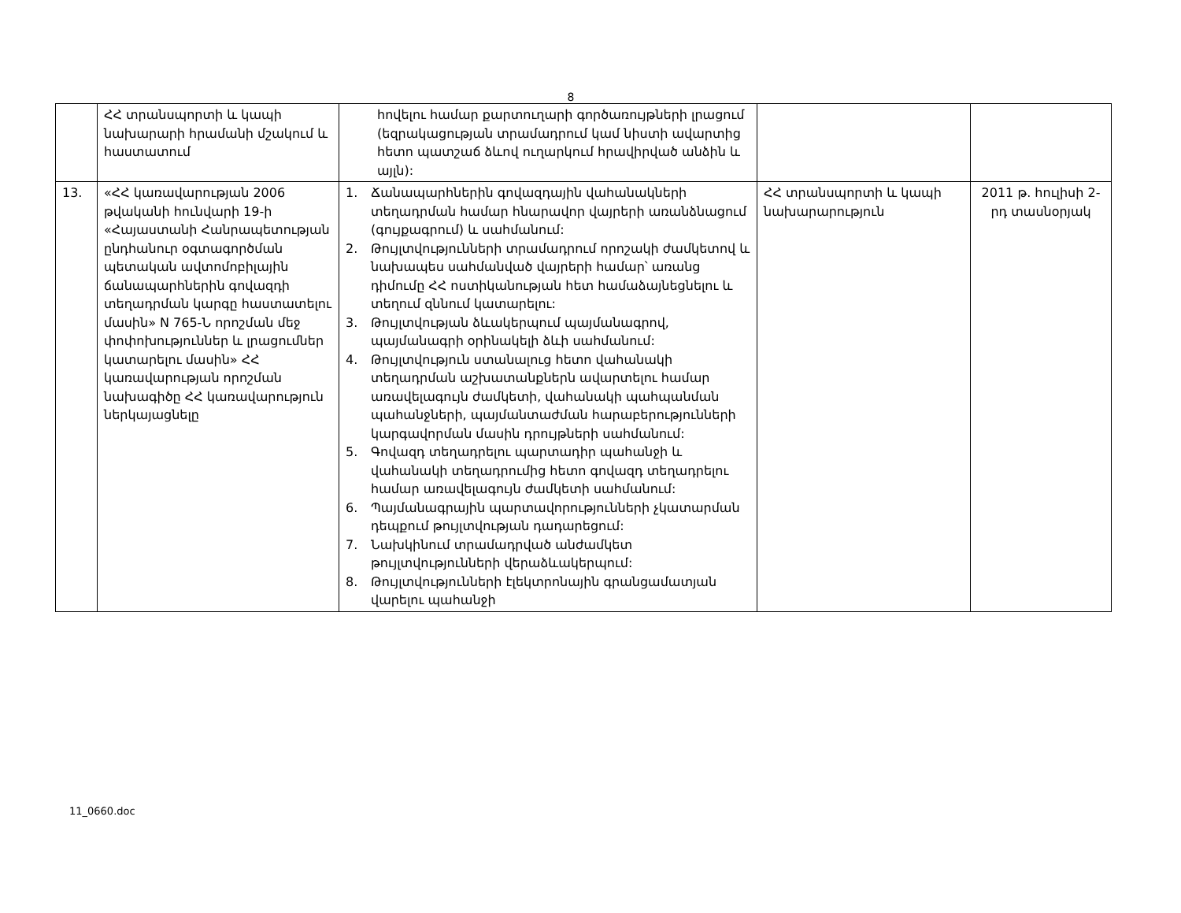8
| | ՀՀ տրանսպորտի և կապի նախարարի հրամանի մշակում և հաստատում | հովելու համար քարտուղարի գործառույթների լրացում (եզրակացության տրամադրում կամ նիստի ավարտից հետո պատշաճ ձևով ուղարկում հրավիրված անձին և այլն): | | |
| 13. | «ՀՀ կառավարության 2006 թվականի հունվարի 19-ի «Հայաստանի Հանրապետության ընդհանուր օգտագործման պետական ավտոմոբիլային ճանապարհներին գովազդի տեղադրման կարգը հաստատելու մասին» N 765-Ն որոշման մեջ փոփոխություններ և լրացումներ կատարելու մասին» ՀՀ կառավարության որոշման նախագիծը ՀՀ կառավարություն ներկայացնելը | 1. Ճանապարհներին գովազդային վահանակների տեղադրման համար հնարավոր վայրերի առանձնացում (գույքագրում) և սահմանում: 2. Թույլտվությունների տրամադրում որոշակի ժամկետով և նախապես սահմանված վայրերի համար՝ առանց դիմումը ՀՀ ոստիկանության հետ համաձայնեցնելու և տեղում զննում կատարելու: 3. Թույլտվության ձևակերպում պայմանագրով, պայմանագրի օրինակելի ձևի սահմանում: 4. Թույլտվություն ստանալուց հետո վահանակի տեղադրման աշխատանքներն ավարտելու համար առավելագույն ժամկետի, վահանակի պահպանման պահանջների, պայմանտաժման հարաբերությունների կարգավորման մասին դրույթների սահմանում: 5. Գովազդ տեղադրելու պարտադիր պահանջի և վահանակի տեղադրումից հետո գովազդ տեղադրելու համար առավելագույն ժամկետի սահմանում: 6. Պայմանագրային պարտավորությունների չկատարման դեպքում թույլտվության դադարեցում: 7. Նախկինում տրամադրված անժամկետ թույլտվությունների վերաձևակերպում: 8. Թույլտվությունների էլեկտրոնային գրանցամատյան վարելու պահանջի | ՀՀ տրանսպորտի և կապի նախարարություն | 2011 թ. հուլիսի 2-րդ տասնօրյակ |
11_0660.doc